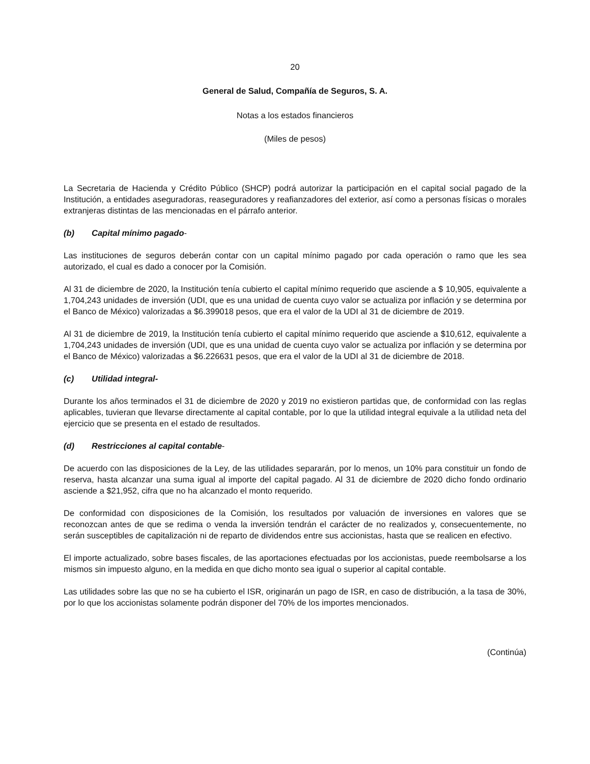20
General de Salud, Compañía de Seguros, S. A.
Notas a los estados financieros
(Miles de pesos)
La Secretaria de Hacienda y Crédito Público (SHCP) podrá autorizar la participación en el capital social pagado de la Institución, a entidades aseguradoras, reaseguradores y reafianzadores del exterior, así como a personas físicas o morales extranjeras distintas de las mencionadas en el párrafo anterior.
(b) Capital mínimo pagado-
Las instituciones de seguros deberán contar con un capital mínimo pagado por cada operación o ramo que les sea autorizado, el cual es dado a conocer por la Comisión.
Al 31 de diciembre de 2020, la Institución tenía cubierto el capital mínimo requerido que asciende a $ 10,905, equivalente a 1,704,243 unidades de inversión (UDI, que es una unidad de cuenta cuyo valor se actualiza por inflación y se determina por el Banco de México) valorizadas a $6.399018 pesos, que era el valor de la UDI al 31 de diciembre de 2019.
Al 31 de diciembre de 2019, la Institución tenía cubierto el capital mínimo requerido que asciende a $10,612, equivalente a 1,704,243 unidades de inversión (UDI, que es una unidad de cuenta cuyo valor se actualiza por inflación y se determina por el Banco de México) valorizadas a $6.226631 pesos, que era el valor de la UDI al 31 de diciembre de 2018.
(c) Utilidad integral-
Durante los años terminados el 31 de diciembre de 2020 y 2019 no existieron partidas que, de conformidad con las reglas aplicables, tuvieran que llevarse directamente al capital contable, por lo que la utilidad integral equivale a la utilidad neta del ejercicio que se presenta en el estado de resultados.
(d) Restricciones al capital contable-
De acuerdo con las disposiciones de la Ley, de las utilidades separarán, por lo menos, un 10% para constituir un fondo de reserva, hasta alcanzar una suma igual al importe del capital pagado. Al 31 de diciembre de 2020 dicho fondo ordinario asciende a $21,952, cifra que no ha alcanzado el monto requerido.
De conformidad con disposiciones de la Comisión, los resultados por valuación de inversiones en valores que se reconozcan antes de que se redima o venda la inversión tendrán el carácter de no realizados y, consecuentemente, no serán susceptibles de capitalización ni de reparto de dividendos entre sus accionistas, hasta que se realicen en efectivo.
El importe actualizado, sobre bases fiscales, de las aportaciones efectuadas por los accionistas, puede reembolsarse a los mismos sin impuesto alguno, en la medida en que dicho monto sea igual o superior al capital contable.
Las utilidades sobre las que no se ha cubierto el ISR, originarán un pago de ISR, en caso de distribución, a la tasa de 30%, por lo que los accionistas solamente podrán disponer del 70% de los importes mencionados.
(Continúa)